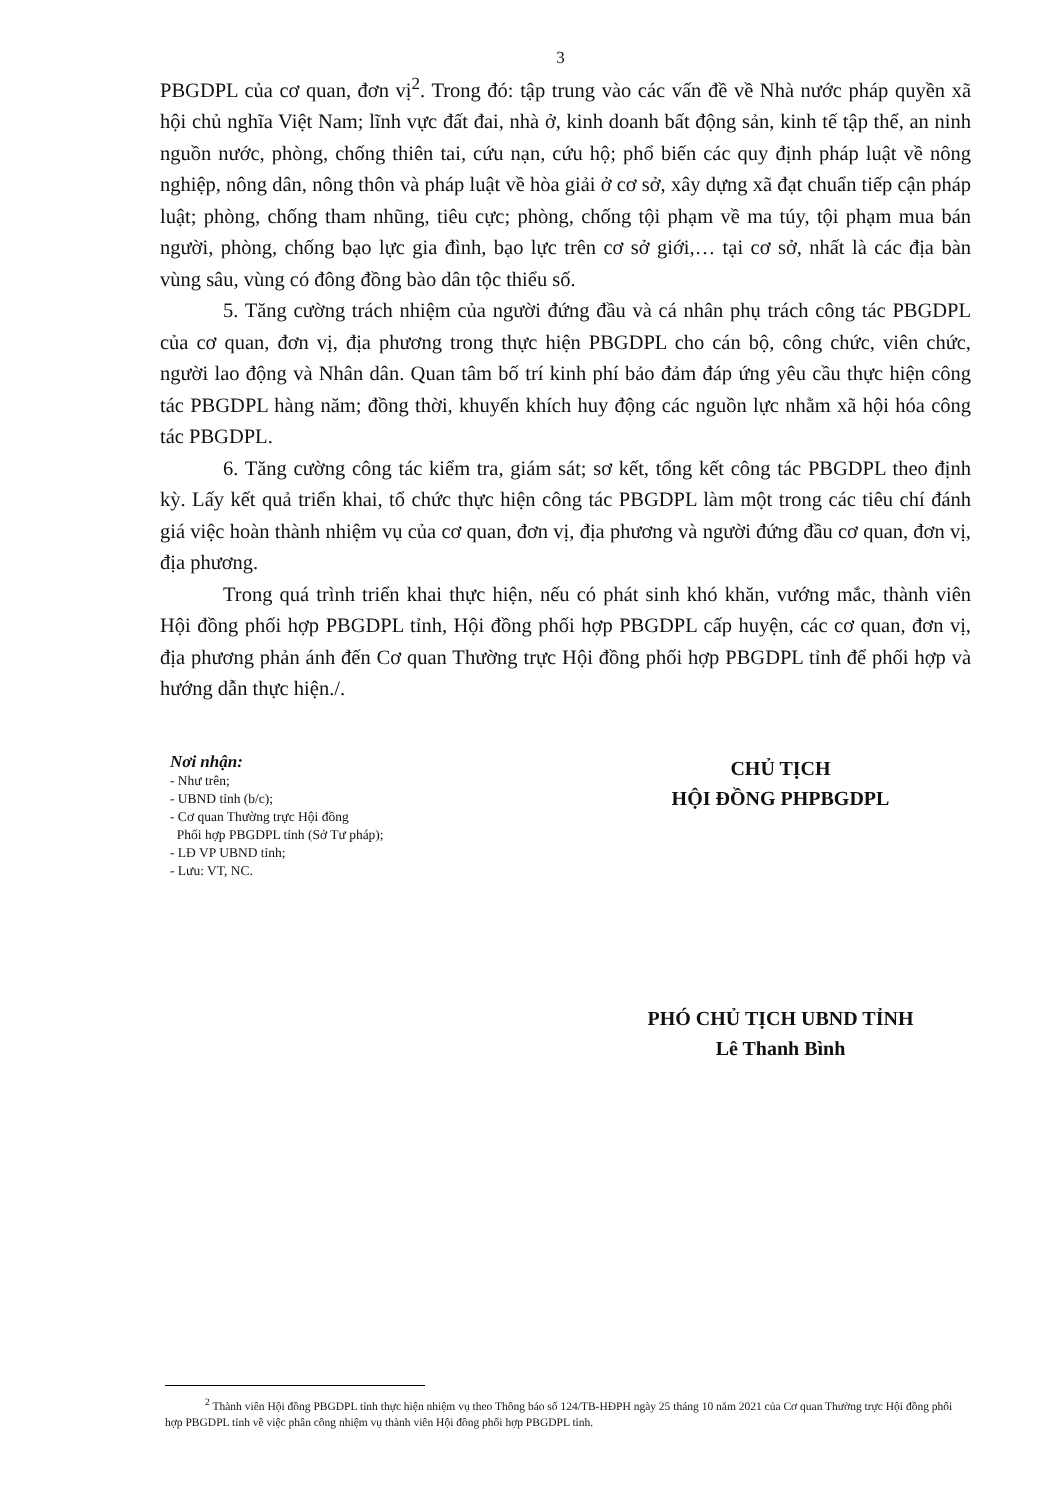3
PBGDPL của cơ quan, đơn vị<sup>2</sup>. Trong đó: tập trung vào các vấn đề về Nhà nước pháp quyền xã hội chủ nghĩa Việt Nam; lĩnh vực đất đai, nhà ở, kinh doanh bất động sản, kinh tế tập thể, an ninh nguồn nước, phòng, chống thiên tai, cứu nạn, cứu hộ; phổ biến các quy định pháp luật về nông nghiệp, nông dân, nông thôn và pháp luật về hòa giải ở cơ sở, xây dựng xã đạt chuẩn tiếp cận pháp luật; phòng, chống tham nhũng, tiêu cực; phòng, chống tội phạm về ma túy, tội phạm mua bán người, phòng, chống bạo lực gia đình, bạo lực trên cơ sở giới,… tại cơ sở, nhất là các địa bàn vùng sâu, vùng có đông đồng bào dân tộc thiểu số.
5. Tăng cường trách nhiệm của người đứng đầu và cá nhân phụ trách công tác PBGDPL của cơ quan, đơn vị, địa phương trong thực hiện PBGDPL cho cán bộ, công chức, viên chức, người lao động và Nhân dân. Quan tâm bố trí kinh phí bảo đảm đáp ứng yêu cầu thực hiện công tác PBGDPL hàng năm; đồng thời, khuyến khích huy động các nguồn lực nhằm xã hội hóa công tác PBGDPL.
6. Tăng cường công tác kiểm tra, giám sát; sơ kết, tổng kết công tác PBGDPL theo định kỳ. Lấy kết quả triển khai, tổ chức thực hiện công tác PBGDPL làm một trong các tiêu chí đánh giá việc hoàn thành nhiệm vụ của cơ quan, đơn vị, địa phương và người đứng đầu cơ quan, đơn vị, địa phương.
Trong quá trình triển khai thực hiện, nếu có phát sinh khó khăn, vướng mắc, thành viên Hội đồng phối hợp PBGDPL tỉnh, Hội đồng phối hợp PBGDPL cấp huyện, các cơ quan, đơn vị, địa phương phản ánh đến Cơ quan Thường trực Hội đồng phối hợp PBGDPL tỉnh để phối hợp và hướng dẫn thực hiện./.
Nơi nhận:
- Như trên;
- UBND tỉnh (b/c);
- Cơ quan Thường trực Hội đồng
Phối hợp PBGDPL tỉnh (Sở Tư pháp);
- LĐ VP UBND tỉnh;
- Lưu: VT, NC.
CHỦ TỊCH
HỘI ĐỒNG PHPBGDPL
PHÓ CHỦ TỊCH UBND TỈNH
Lê Thanh Bình
<sup>2</sup> Thành viên Hội đồng PBGDPL tỉnh thực hiện nhiệm vụ theo Thông báo số 124/TB-HĐPH ngày 25 tháng 10 năm 2021 của Cơ quan Thường trực Hội đồng phối hợp PBGDPL tỉnh về việc phân công nhiệm vụ thành viên Hội đồng phối hợp PBGDPL tỉnh.